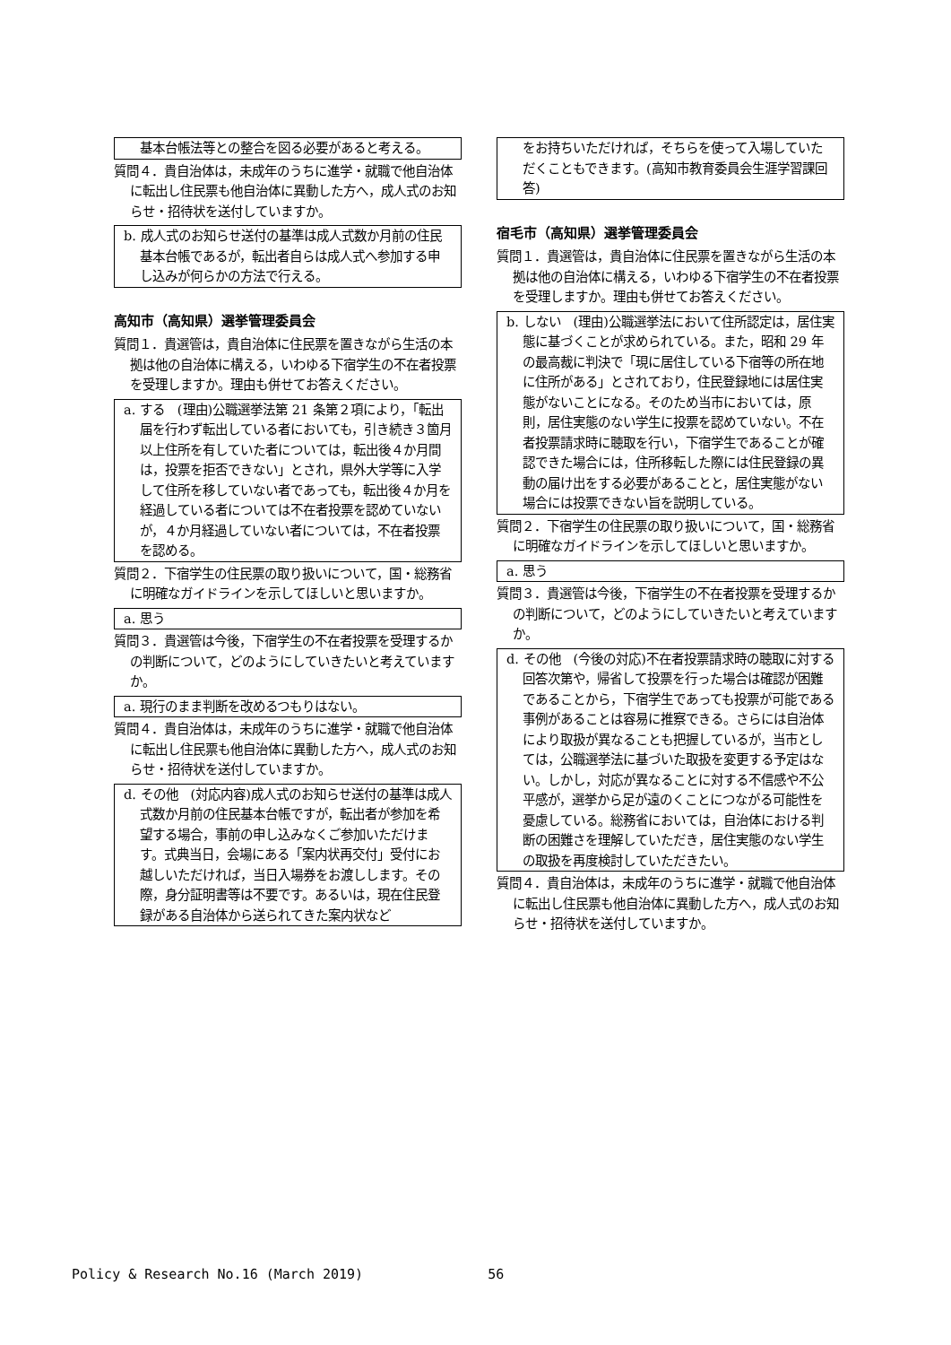基本台帳法等との整合を図る必要があると考える。
質問４．貴自治体は，未成年のうちに進学・就職で他自治体に転出し住民票も他自治体に異動した方へ，成人式のお知らせ・招待状を送付していますか。
b. 成人式のお知らせ送付の基準は成人式数か月前の住民基本台帳であるが，転出者自らは成人式へ参加する申し込みが何らかの方法で行える。
高知市（高知県）選挙管理委員会
質問１．貴選管は，貴自治体に住民票を置きながら生活の本拠は他の自治体に構える，いわゆる下宿学生の不在者投票を受理しますか。理由も併せてお答えください。
a. する　(理由)公職選挙法第 21 条第２項により，「転出届を行わず転出している者においても，引き続き３箇月以上住所を有していた者については，転出後４か月間は，投票を拒否できない」とされ，県外大学等に入学して住所を移していない者であっても，転出後４か月を経過している者については不在者投票を認めていないが，４か月経過していない者については，不在者投票を認める。
質問２．下宿学生の住民票の取り扱いについて，国・総務省に明確なガイドラインを示してほしいと思いますか。
a. 思う
質問３．貴選管は今後，下宿学生の不在者投票を受理するかの判断について，どのようにしていきたいと考えていますか。
a. 現行のまま判断を改めるつもりはない。
質問４．貴自治体は，未成年のうちに進学・就職で他自治体に転出し住民票も他自治体に異動した方へ，成人式のお知らせ・招待状を送付していますか。
d. その他　(対応内容)成人式のお知らせ送付の基準は成人式数か月前の住民基本台帳ですが，転出者が参加を希望する場合，事前の申し込みなくご参加いただけます。式典当日，会場にある「案内状再交付」受付にお越しいただければ，当日入場券をお渡しします。その際，身分証明書等は不要です。あるいは，現在住民登録がある自治体から送られてきた案内状など
をお持ちいただければ，そちらを使って入場していただくこともできます。(高知市教育委員会生涯学習課回答)
宿毛市（高知県）選挙管理委員会
質問１．貴選管は，貴自治体に住民票を置きながら生活の本拠は他の自治体に構える，いわゆる下宿学生の不在者投票を受理しますか。理由も併せてお答えください。
b. しない　(理由)公職選挙法において住所認定は，居住実態に基づくことが求められている。また，昭和 29 年の最高裁に判決で「現に居住している下宿等の所在地に住所がある」とされており，住民登録地には居住実態がないことになる。そのため当市においては，原則，居住実態のない学生に投票を認めていない。不在者投票請求時に聴取を行い，下宿学生であることが確認できた場合には，住所移転した際には住民登録の異動の届け出をする必要があることと，居住実態がない場合には投票できない旨を説明している。
質問２．下宿学生の住民票の取り扱いについて，国・総務省に明確なガイドラインを示してほしいと思いますか。
a. 思う
質問３．貴選管は今後，下宿学生の不在者投票を受理するかの判断について，どのようにしていきたいと考えていますか。
d. その他　(今後の対応)不在者投票請求時の聴取に対する回答次第や，帰省して投票を行った場合は確認が困難であることから，下宿学生であっても投票が可能である事例があることは容易に推察できる。さらには自治体により取扱が異なることも把握しているが，当市としては，公職選挙法に基づいた取扱を変更する予定はない。しかし，対応が異なることに対する不信感や不公平感が，選挙から足が遠のくことにつながる可能性を憂慮している。総務省においては，自治体における判断の困難さを理解していただき，居住実態のない学生の取扱を再度検討していただきたい。
質問４．貴自治体は，未成年のうちに進学・就職で他自治体に転出し住民票も他自治体に異動した方へ，成人式のお知らせ・招待状を送付していますか。
Policy & Research No.16 (March 2019) 56